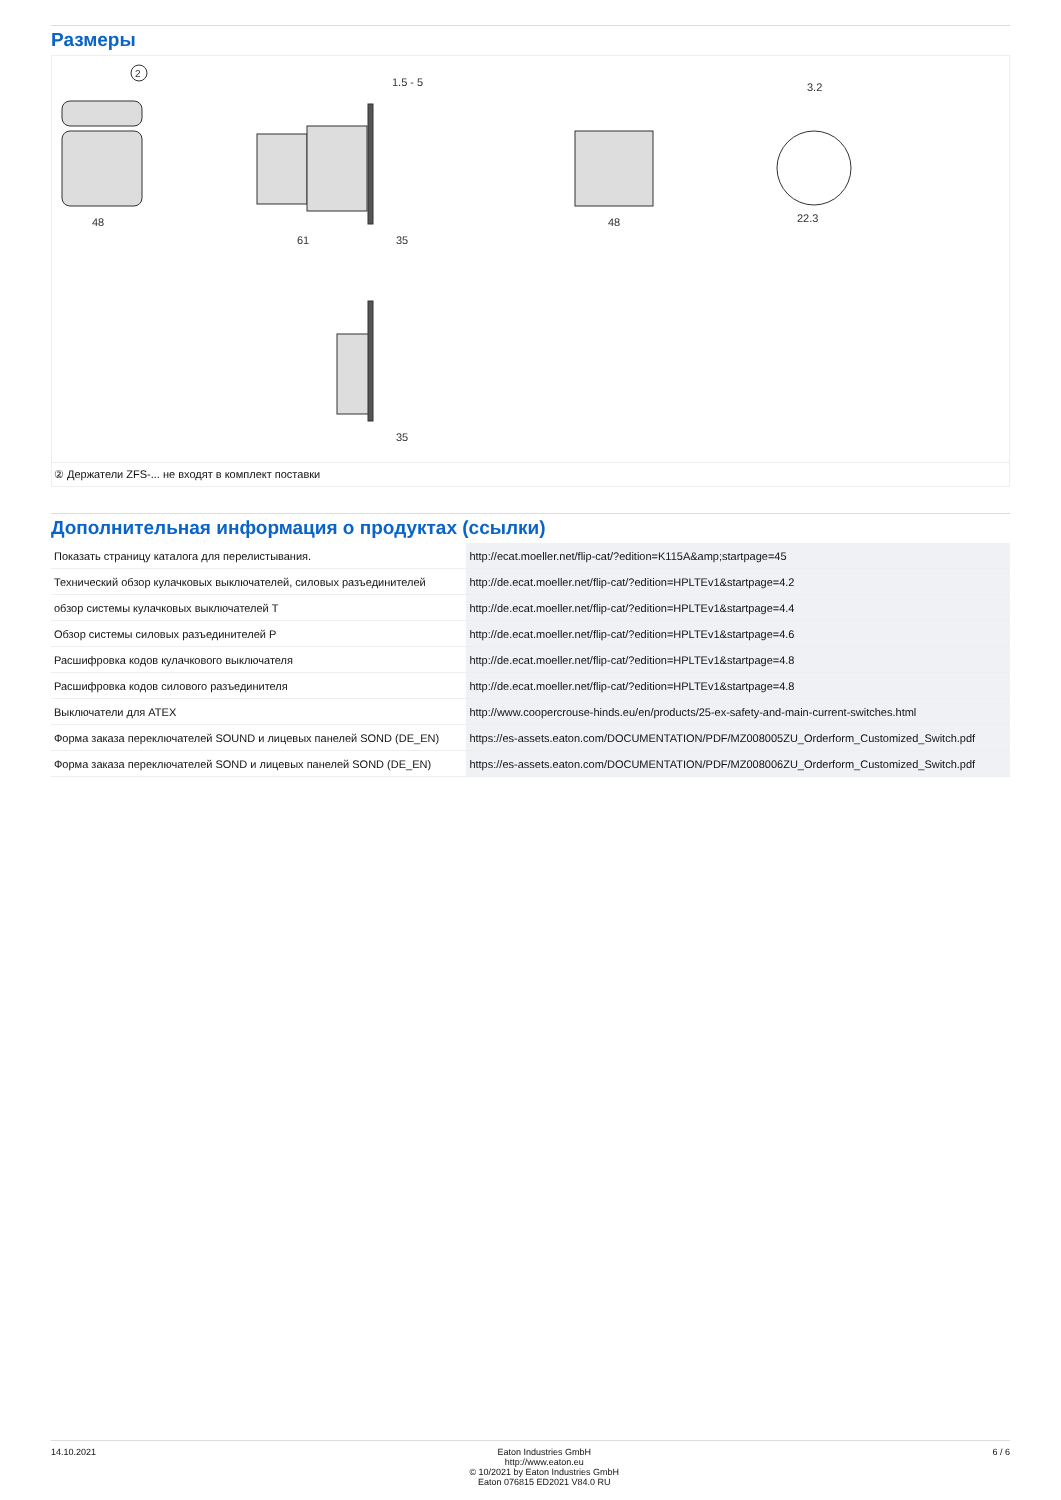Размеры
2
48
61
35
48
22.3
3.2
1.5 - 5
35
② Держатели ZFS-... не входят в комплект поставки
Дополнительная информация о продуктах (ссылки)
| Показать страницу каталога для перелистывания. | http://ecat.moeller.net/flip-cat/?edition=K115A&amp;startpage=45 |
| Технический обзор кулачковых выключателей, силовых разъединителей | http://de.ecat.moeller.net/flip-cat/?edition=HPLTEv1&startpage=4.2 |
| обзор системы кулачковых выключателей T | http://de.ecat.moeller.net/flip-cat/?edition=HPLTEv1&startpage=4.4 |
| Обзор системы силовых разъединителей P | http://de.ecat.moeller.net/flip-cat/?edition=HPLTEv1&startpage=4.6 |
| Расшифровка кодов кулачкового выключателя | http://de.ecat.moeller.net/flip-cat/?edition=HPLTEv1&startpage=4.8 |
| Расшифровка кодов силового разъединителя | http://de.ecat.moeller.net/flip-cat/?edition=HPLTEv1&startpage=4.8 |
| Выключатели для ATEX | http://www.coopercrouse-hinds.eu/en/products/25-ex-safety-and-main-current-switches.html |
| Форма заказа переключателей SOUND и лицевых панелей SOND (DE_EN) | https://es-assets.eaton.com/DOCUMENTATION/PDF/MZ008005ZU_Orderform_Customized_Switch.pdf |
| Форма заказа переключателей SOND и лицевых панелей SOND (DE_EN) | https://es-assets.eaton.com/DOCUMENTATION/PDF/MZ008006ZU_Orderform_Customized_Switch.pdf |
14.10.2021 Eaton Industries GmbH
http://www.eaton.eu
© 10/2021 by Eaton Industries GmbH
Eaton 076815 ED2021 V84.0 RU
6 / 6